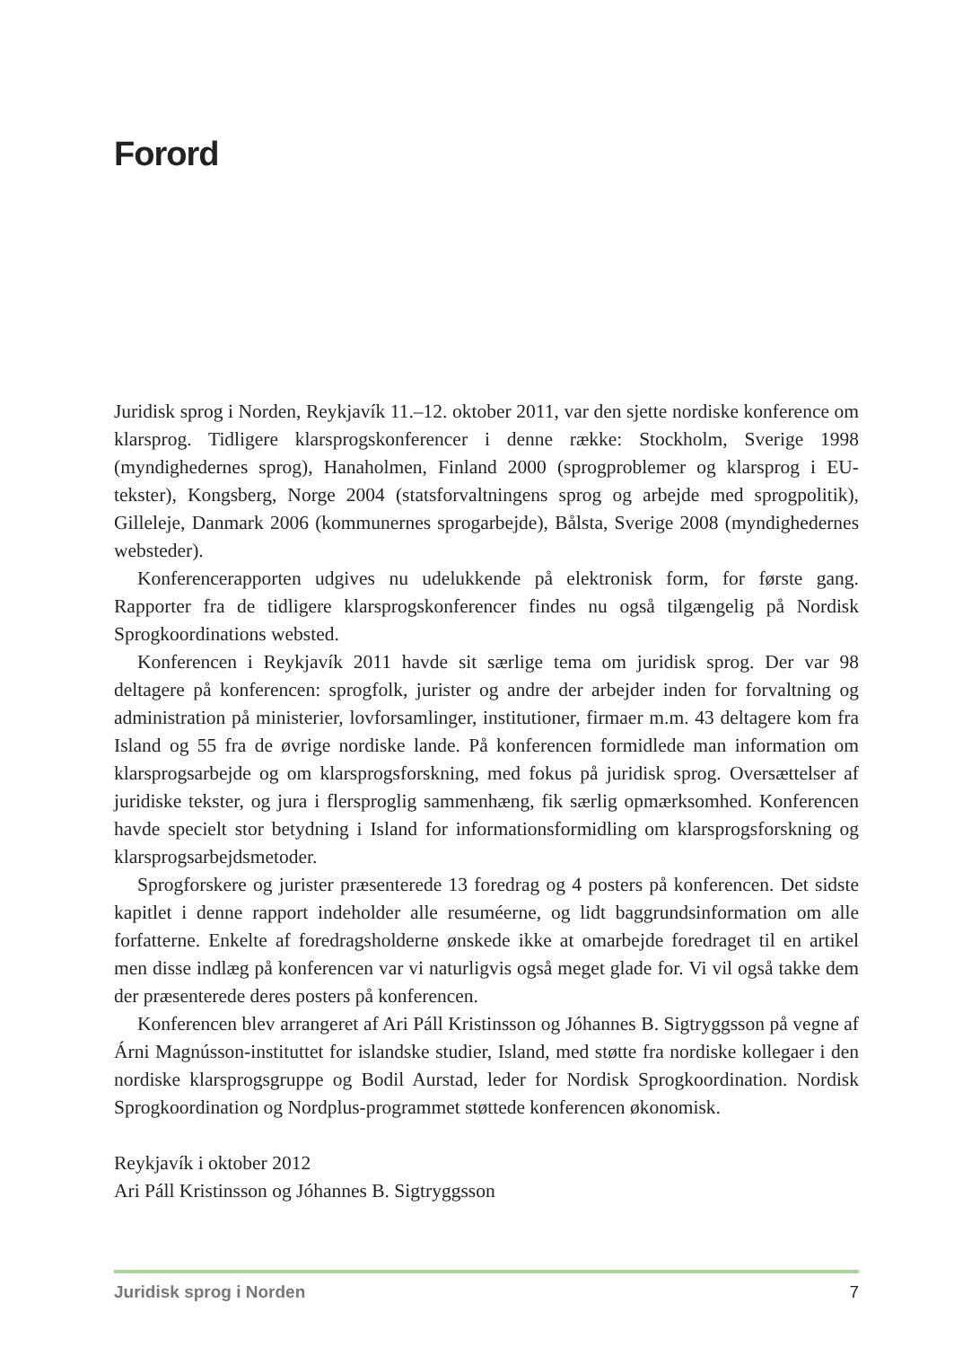Forord
Juridisk sprog i Norden, Reykjavík 11.–12. oktober 2011, var den sjette nordiske konference om klarsprog. Tidligere klarsprogskonferencer i denne række: Stockholm, Sverige 1998 (myndighedernes sprog), Hanaholmen, Finland 2000 (sprogproblemer og klarsprog i EU-tekster), Kongsberg, Norge 2004 (statsforvaltningens sprog og arbejde med sprogpolitik), Gilleleje, Danmark 2006 (kommunernes sprogarbejde), Bålsta, Sverige 2008 (myndighedernes websteder).
Konferencerapporten udgives nu udelukkende på elektronisk form, for første gang. Rapporter fra de tidligere klarsprogskonferencer findes nu også tilgængelig på Nordisk Sprogkoordinations websted.
Konferencen i Reykjavík 2011 havde sit særlige tema om juridisk sprog. Der var 98 deltagere på konferencen: sprogfolk, jurister og andre der arbejder inden for forvaltning og administration på ministerier, lovforsamlinger, institutioner, firmaer m.m. 43 deltagere kom fra Island og 55 fra de øvrige nordiske lande. På konferencen formidlede man information om klarsprogsarbejde og om klarsprogsforskning, med fokus på juridisk sprog. Oversættelser af juridiske tekster, og jura i flersproglig sammenhæng, fik særlig opmærksomhed. Konferencen havde specielt stor betydning i Island for informationsformidling om klarsprogsforskning og klarsprogsarbejdsmetoder.
Sprogforskere og jurister præsenterede 13 foredrag og 4 posters på konferencen. Det sidste kapitlet i denne rapport indeholder alle resuméerne, og lidt baggrundsinformation om alle forfatterne. Enkelte af foredragsholderne ønskede ikke at omarbejde foredraget til en artikel men disse indlæg på konferencen var vi naturligvis også meget glade for. Vi vil også takke dem der præsenterede deres posters på konferencen.
Konferencen blev arrangeret af Ari Páll Kristinsson og Jóhannes B. Sigtryggsson på vegne af Árni Magnússon-instituttet for islandske studier, Island, med støtte fra nordiske kollegaer i den nordiske klarsprogsgruppe og Bodil Aurstad, leder for Nordisk Sprogkoordination. Nordisk Sprogkoordination og Nordplus-programmet støttede konferencen økonomisk.
Reykjavík i oktober 2012
Ari Páll Kristinsson og Jóhannes B. Sigtryggsson
Juridisk sprog i Norden 7